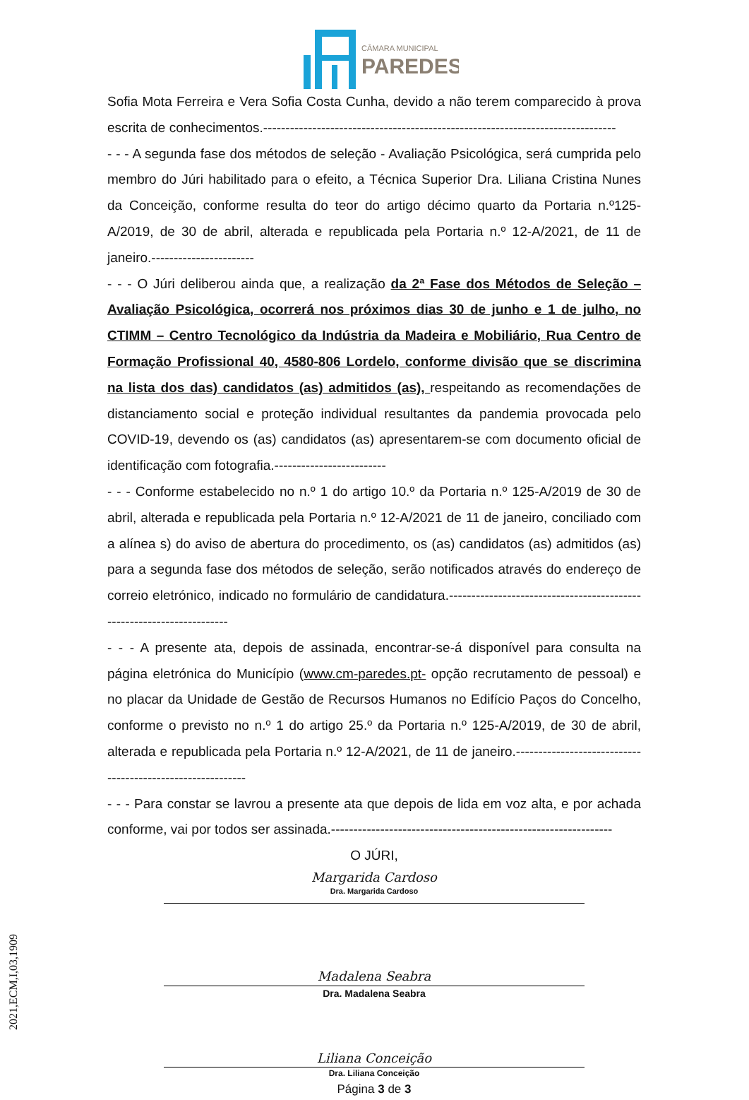CÂMARA MUNICIPAL
PAREDES
Sofia Mota Ferreira e Vera Sofia Costa Cunha, devido a não terem comparecido à prova escrita de conhecimentos.-------------------------------------------------------------------------------
- - - A segunda fase dos métodos de seleção - Avaliação Psicológica, será cumprida pelo membro do Júri habilitado para o efeito, a Técnica Superior Dra. Liliana Cristina Nunes da Conceição, conforme resulta do teor do artigo décimo quarto da Portaria n.º125-A/2019, de 30 de abril, alterada e republicada pela Portaria n.º 12-A/2021, de 11 de janeiro.-----------------------
- - - O Júri deliberou ainda que, a realização da 2ª Fase dos Métodos de Seleção – Avaliação Psicológica, ocorrerá nos próximos dias 30 de junho e 1 de julho, no CTIMM – Centro Tecnológico da Indústria da Madeira e Mobiliário, Rua Centro de Formação Profissional 40, 4580-806 Lordelo, conforme divisão que se discrimina na lista dos das) candidatos (as) admitidos (as), respeitando as recomendações de distanciamento social e proteção individual resultantes da pandemia provocada pelo COVID-19, devendo os (as) candidatos (as) apresentarem-se com documento oficial de identificação com fotografia.-------------------------
- - - Conforme estabelecido no n.º 1 do artigo 10.º da Portaria n.º 125-A/2019 de 30 de abril, alterada e republicada pela Portaria n.º 12-A/2021 de 11 de janeiro, conciliado com a alínea s) do aviso de abertura do procedimento, os (as) candidatos (as) admitidos (as) para a segunda fase dos métodos de seleção, serão notificados através do endereço de correio eletrónico, indicado no formulário de candidatura.----------------------------------------------------------------------
- - - A presente ata, depois de assinada, encontrar-se-á disponível para consulta na página eletrónica do Município (www.cm-paredes.pt- opção recrutamento de pessoal) e no placar da Unidade de Gestão de Recursos Humanos no Edifício Paços do Concelho, conforme o previsto no n.º 1 do artigo 25.º da Portaria n.º 125-A/2019, de 30 de abril, alterada e republicada pela Portaria n.º 12-A/2021, de 11 de janeiro.-----------------------------------------------------------
- - - Para constar se lavrou a presente ata que depois de lida em voz alta, e por achada conforme, vai por todos ser assinada.---------------------------------------------------------------
O JÚRI,
Margarida Cardoso
Dra. Margarida Cardoso
Madalena Seabra
Dra. Madalena Seabra
Liliana Conceição
Dra. Liliana Conceição
Página 3 de 3
2021,ECM,I,03,1909